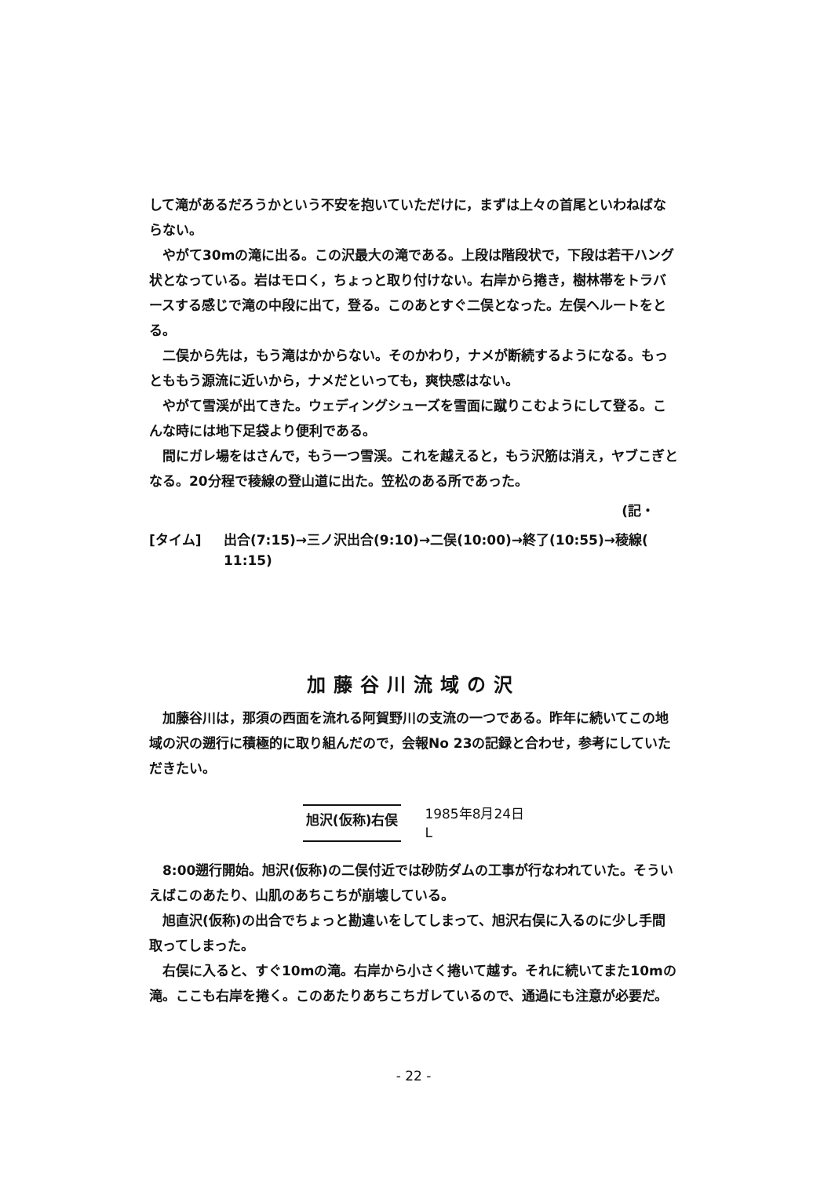して滝があるだろうかという不安を抱いていただけに，まずは上々の首尾といわねばならない。
やがて30mの滝に出る。この沢最大の滝である。上段は階段状で，下段は若干ハング状となっている。岩はモロく，ちょっと取り付けない。右岸から捲き，樹林帯をトラバースする感じで滝の中段に出て，登る。このあとすぐ二俣となった。左俣ヘルートをとる。
二俣から先は，もう滝はかからない。そのかわり，ナメが断続するようになる。もっとももう源流に近いから，ナメだといっても，爽快感はない。
やがて雪渓が出てきた。ウェディングシューズを雪面に蹴りこむようにして登る。こんな時には地下足袋より便利である。
間にガレ場をはさんで，もう一つ雪渓。これを越えると，もう沢筋は消え，ヤブこぎとなる。20分程で稜線の登山道に出た。笠松のある所であった。
(記・
[タイム] 出合(7:15)→三ノ沢出合(9:10)→二俣(10:00)→終了(10:55)→稜線(
11:15)
加藤谷川流域の沢
加藤谷川は，那須の西面を流れる阿賀野川の支流の一つである。昨年に続いてこの地域の沢の遡行に積極的に取り組んだので，会報No 23の記録と合わせ，参考にしていただきたい。
旭沢(仮称)右俣
1985年8月24日
L
8:00遡行開始。旭沢(仮称)の二俣付近では砂防ダムの工事が行なわれていた。そういえばこのあたり、山肌のあちこちが崩壊している。
旭直沢(仮称)の出合でちょっと勘違いをしてしまって、旭沢右俣に入るのに少し手間取ってしまった。
右俣に入ると、すぐ10mの滝。右岸から小さく捲いて越す。それに続いてまた10mの滝。ここも右岸を捲く。このあたりあちこちガレているので、通過にも注意が必要だ。
- 22 -